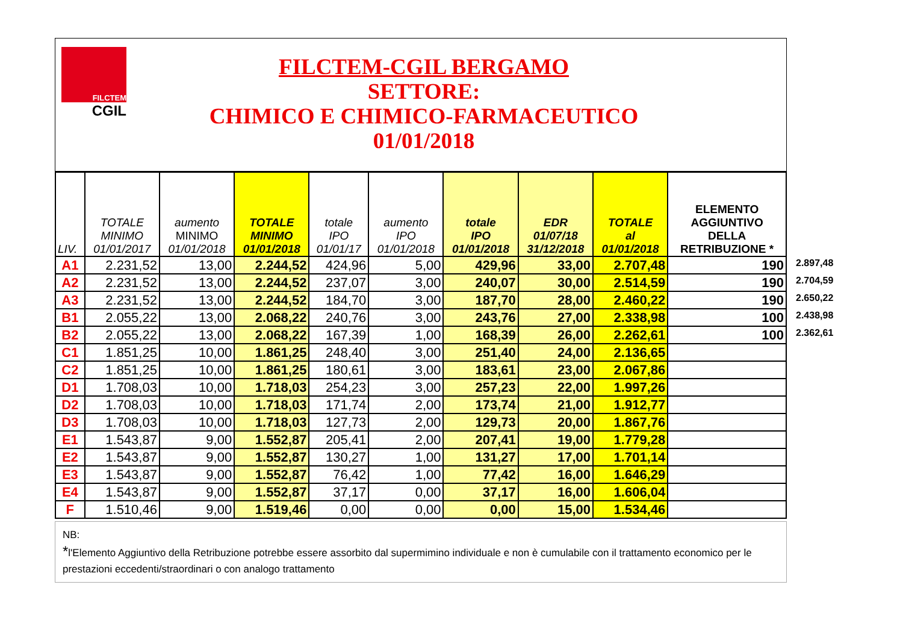FILCTEM
CGIL
FILCTEM-CGIL BERGAMO
SETTORE:
CHIMICO E CHIMICO-FARMACEUTICO
01/01/2018
| LIV. | TOTALE MINIMO 01/01/2017 | aumento MINIMO 01/01/2018 | TOTALE MINIMO 01/01/2018 | totale IPO 01/01/17 | aumento IPO 01/01/2018 | totale IPO 01/01/2018 | EDR 01/07/18 31/12/2018 | TOTALE al 01/01/2018 | ELEMENTO AGGIUNTIVO DELLA RETRIBUZIONE * |
| --- | --- | --- | --- | --- | --- | --- | --- | --- | --- |
| A1 | 2.231,52 | 13,00 | 2.244,52 | 424,96 | 5,00 | 429,96 | 33,00 | 2.707,48 | 190 2.897,48 |
| A2 | 2.231,52 | 13,00 | 2.244,52 | 237,07 | 3,00 | 240,07 | 30,00 | 2.514,59 | 190 2.704,59 |
| A3 | 2.231,52 | 13,00 | 2.244,52 | 184,70 | 3,00 | 187,70 | 28,00 | 2.460,22 | 190 2.650,22 |
| B1 | 2.055,22 | 13,00 | 2.068,22 | 240,76 | 3,00 | 243,76 | 27,00 | 2.338,98 | 100 2.438,98 |
| B2 | 2.055,22 | 13,00 | 2.068,22 | 167,39 | 1,00 | 168,39 | 26,00 | 2.262,61 | 100 2.362,61 |
| C1 | 1.851,25 | 10,00 | 1.861,25 | 248,40 | 3,00 | 251,40 | 24,00 | 2.136,65 | |
| C2 | 1.851,25 | 10,00 | 1.861,25 | 180,61 | 3,00 | 183,61 | 23,00 | 2.067,86 | |
| D1 | 1.708,03 | 10,00 | 1.718,03 | 254,23 | 3,00 | 257,23 | 22,00 | 1.997,26 | |
| D2 | 1.708,03 | 10,00 | 1.718,03 | 171,74 | 2,00 | 173,74 | 21,00 | 1.912,77 | |
| D3 | 1.708,03 | 10,00 | 1.718,03 | 127,73 | 2,00 | 129,73 | 20,00 | 1.867,76 | |
| E1 | 1.543,87 | 9,00 | 1.552,87 | 205,41 | 2,00 | 207,41 | 19,00 | 1.779,28 | |
| E2 | 1.543,87 | 9,00 | 1.552,87 | 130,27 | 1,00 | 131,27 | 17,00 | 1.701,14 | |
| E3 | 1.543,87 | 9,00 | 1.552,87 | 76,42 | 1,00 | 77,42 | 16,00 | 1.646,29 | |
| E4 | 1.543,87 | 9,00 | 1.552,87 | 37,17 | 0,00 | 37,17 | 16,00 | 1.606,04 | |
| F | 1.510,46 | 9,00 | 1.519,46 | 0,00 | 0,00 | 0,00 | 15,00 | 1.534,46 | |
NB:
*l'Elemento Aggiuntivo della Retribuzione potrebbe essere assorbito dal supermimino individuale e non è cumulabile con il trattamento economico per le prestazioni eccedenti/straordinari o con analogo trattamento